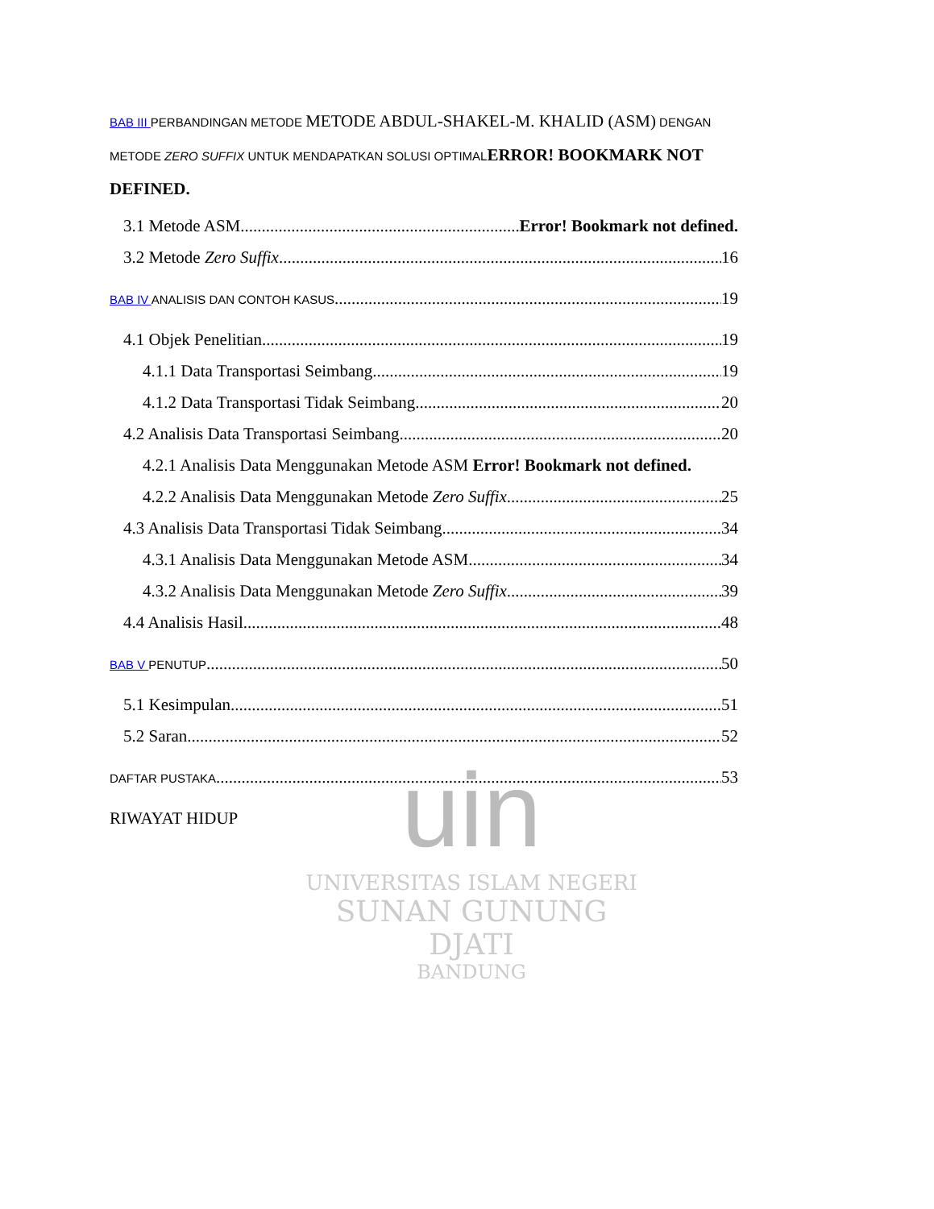uin
UNIVERSITAS ISLAM NEGERI
SUNAN GUNUNG DJATI
BANDUNG
BAB III PERBANDINGAN METODE METODE ABDUL-SHAKEL-M. KHALID (ASM) DENGAN METODE ZERO SUFFIX UNTUK MENDAPATKAN SOLUSI OPTIMALERROR! BOOKMARK NOT DEFINED.
3.1 Metode ASM Error! Bookmark not defined.
3.2 Metode Zero Suffix 16
BAB IV ANALISIS DAN CONTOH KASUS 19
4.1 Objek Penelitian 19
4.1.1 Data Transportasi Seimbang 19
4.1.2 Data Transportasi Tidak Seimbang 20
4.2 Analisis Data Transportasi Seimbang 20
4.2.1 Analisis Data Menggunakan Metode ASM Error! Bookmark not defined.
4.2.2 Analisis Data Menggunakan Metode Zero Suffix 25
4.3 Analisis Data Transportasi Tidak Seimbang 34
4.3.1 Analisis Data Menggunakan Metode ASM 34
4.3.2 Analisis Data Menggunakan Metode Zero Suffix 39
4.4 Analisis Hasil 48
BAB V PENUTUP 50
5.1 Kesimpulan 51
5.2 Saran 52
DAFTAR PUSTAKA 53
RIWAYAT HIDUP